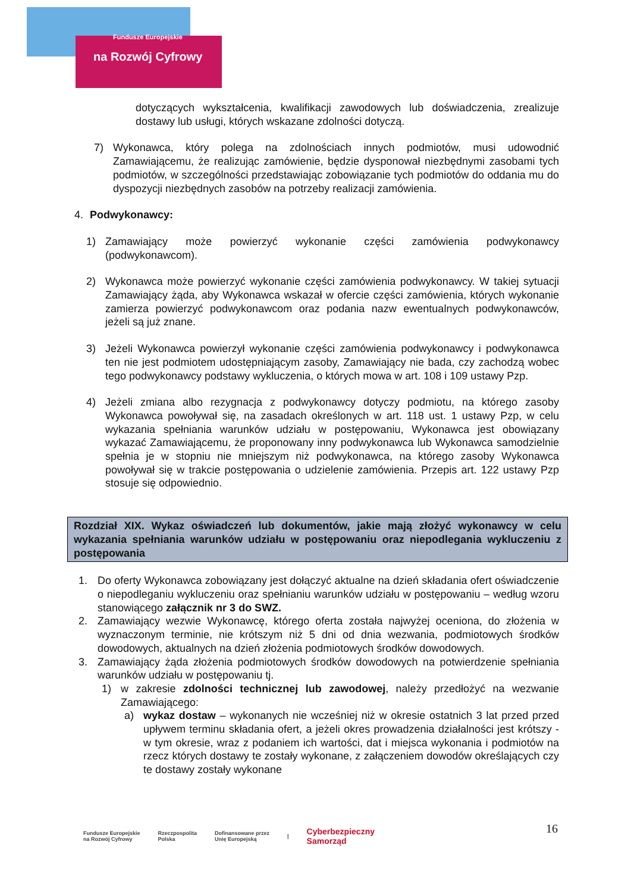Fundusze Europejskie
na Rozwój Cyfrowy
dotyczących wykształcenia, kwalifikacji zawodowych lub doświadczenia, zrealizuje dostawy lub usługi, których wskazane zdolności dotyczą.
7) Wykonawca, który polega na zdolnościach innych podmiotów, musi udowodnić Zamawiającemu, że realizując zamówienie, będzie dysponował niezbędnymi zasobami tych podmiotów, w szczególności przedstawiając zobowiązanie tych podmiotów do oddania mu do dyspozycji niezbędnych zasobów na potrzeby realizacji zamówienia.
4. Podwykonawcy:
1) Zamawiający może powierzyć wykonanie części zamówienia podwykonawcy (podwykonawcom).
2) Wykonawca może powierzyć wykonanie części zamówienia podwykonawcy. W takiej sytuacji Zamawiający żąda, aby Wykonawca wskazał w ofercie części zamówienia, których wykonanie zamierza powierzyć podwykonawcom oraz podania nazw ewentualnych podwykonawców, jeżeli są już znane.
3) Jeżeli Wykonawca powierzył wykonanie części zamówienia podwykonawcy i podwykonawca ten nie jest podmiotem udostępniającym zasoby, Zamawiający nie bada, czy zachodzą wobec tego podwykonawcy podstawy wykluczenia, o których mowa w art. 108 i 109 ustawy Pzp.
4) Jeżeli zmiana albo rezygnacja z podwykonawcy dotyczy podmiotu, na którego zasoby Wykonawca powoływał się, na zasadach określonych w art. 118 ust. 1 ustawy Pzp, w celu wykazania spełniania warunków udziału w postępowaniu, Wykonawca jest obowiązany wykazać Zamawiającemu, że proponowany inny podwykonawca lub Wykonawca samodzielnie spełnia je w stopniu nie mniejszym niż podwykonawca, na którego zasoby Wykonawca powoływał się w trakcie postępowania o udzielenie zamówienia. Przepis art. 122 ustawy Pzp stosuje się odpowiednio.
Rozdział XIX. Wykaz oświadczeń lub dokumentów, jakie mają złożyć wykonawcy w celu wykazania spełniania warunków udziału w postępowaniu oraz niepodlegania wykluczeniu z postępowania
1. Do oferty Wykonawca zobowiązany jest dołączyć aktualne na dzień składania ofert oświadczenie o niepodleganiu wykluczeniu oraz spełnianiu warunków udziału w postępowaniu – według wzoru stanowiącego załącznik nr 3 do SWZ.
2. Zamawiający wezwie Wykonawcę, którego oferta została najwyżej oceniona, do złożenia w wyznaczonym terminie, nie krótszym niż 5 dni od dnia wezwania, podmiotowych środków dowodowych, aktualnych na dzień złożenia podmiotowych środków dowodowych.
3. Zamawiający żąda złożenia podmiotowych środków dowodowych na potwierdzenie spełniania warunków udziału w postępowaniu tj.
1) w zakresie zdolności technicznej lub zawodowej, należy przedłożyć na wezwanie Zamawiającego:
a) wykaz dostaw – wykonanych nie wcześniej niż w okresie ostatnich 3 lat przed przed upływem terminu składania ofert, a jeżeli okres prowadzenia działalności jest krótszy - w tym okresie, wraz z podaniem ich wartości, dat i miejsca wykonania i podmiotów na rzecz których dostawy te zostały wykonane, z załączeniem dowodów określających czy te dostawy zostały wykonane
16
Fundusze Europejskie
na Rozwój Cyfrowy Rzeczpospolita
Polska Dofinansowane przez
Unię Europejską | Cyberbezpieczny
Samorząd